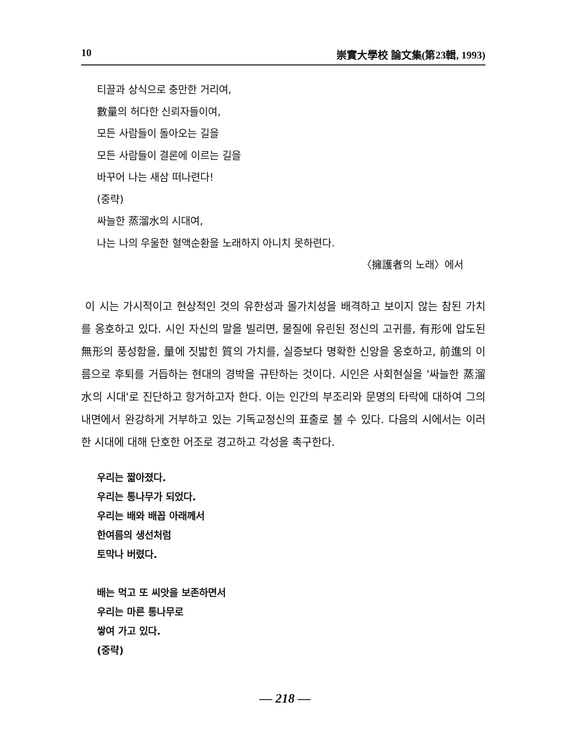10 崇實大學校 論文集(第23輯, 1993)
티끌과 상식으로 충만한 거리여,
數量의 허다한 신뢰자들이여,
모든 사람들이 돌아오는 길을
모든 사람들이 결론에 이르는 길을
바꾸어 나는 새삼 떠나련다!
(중략)
싸늘한 蒸溜水의 시대여,
나는 나의 우울한 혈액순환을 노래하지 아니치 못하련다.
〈擁護者의 노래〉에서
이 시는 가시적이고 현상적인 것의 유한성과 몰가치성을 배격하고 보이지 않는 참된 가치를 옹호하고 있다. 시인 자신의 말을 빌리면, 물질에 유린된 정신의 고귀를, 有形에 압도된 無形의 풍성함을, 量에 짓밟힌 質의 가치를, 실증보다 명확한 신앙을 옹호하고, 前進의 이름으로 후퇴를 거듭하는 현대의 경박을 규탄하는 것이다. 시인은 사회현실을 '싸늘한 蒸溜水의 시대'로 진단하고 항거하고자 한다. 이는 인간의 부조리와 문명의 타락에 대하여 그의 내면에서 완강하게 거부하고 있는 기독교정신의 표출로 볼 수 있다. 다음의 시에서는 이러한 시대에 대해 단호한 어조로 경고하고 각성을 촉구한다.
우리는 짧아졌다.
우리는 통나무가 되었다.
우리는 배와 배꼽 아래께서
한여름의 생선처럼
토막나 버렸다.
배는 먹고 또 씨앗을 보존하면서
우리는 마른 통나무로
쌓여 가고 있다.
(중략)
— 218 —